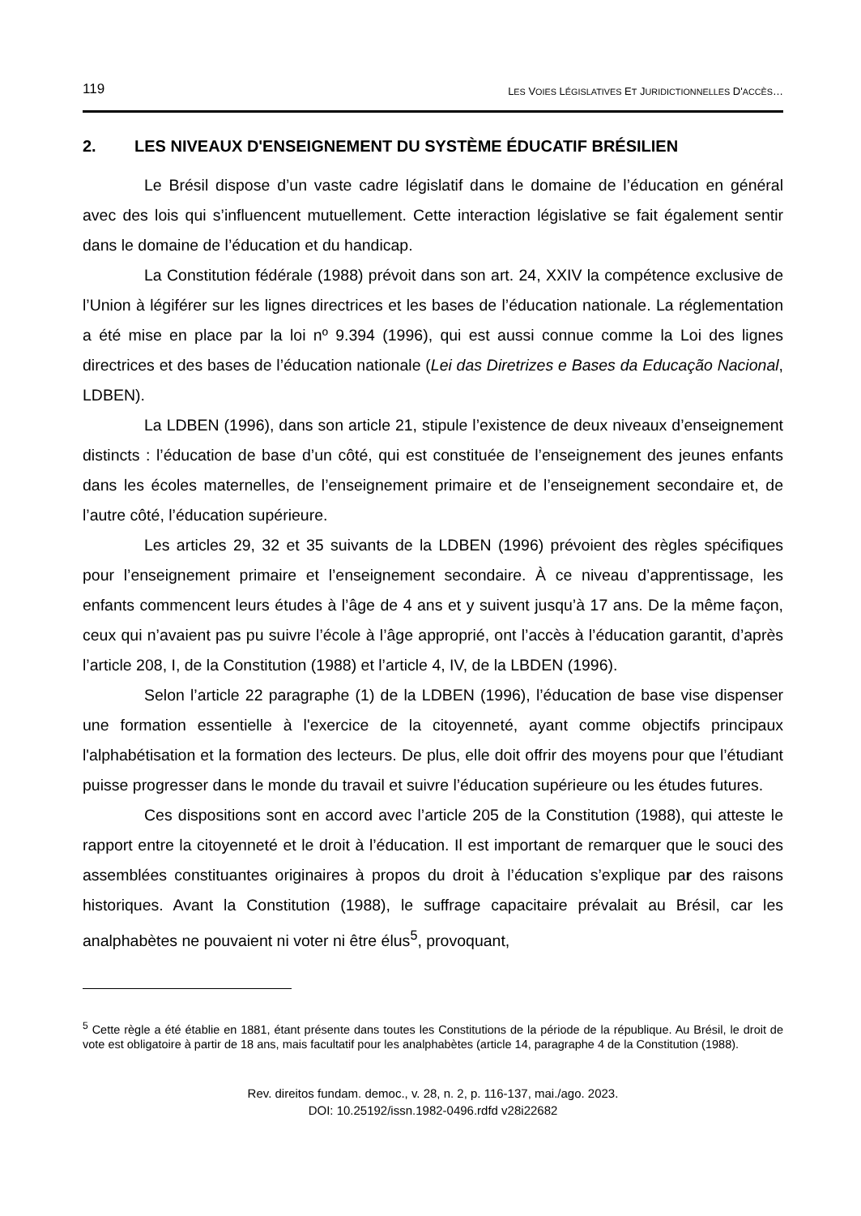119 LES VOIES LÉGISLATIVES ET JURIDICTIONNELLES D'ACCÈS…
2. LES NIVEAUX D'ENSEIGNEMENT DU SYSTÈME ÉDUCATIF BRÉSILIEN
Le Brésil dispose d’un vaste cadre législatif dans le domaine de l’éducation en général avec des lois qui s’influencent mutuellement. Cette interaction législative se fait également sentir dans le domaine de l’éducation et du handicap.
La Constitution fédérale (1988) prévoit dans son art. 24, XXIV la compétence exclusive de l’Union à légiférer sur les lignes directrices et les bases de l’éducation nationale. La réglementation a été mise en place par la loi nº 9.394 (1996), qui est aussi connue comme la Loi des lignes directrices et des bases de l’éducation nationale (Lei das Diretrizes e Bases da Educação Nacional, LDBEN).
La LDBEN (1996), dans son article 21, stipule l’existence de deux niveaux d’enseignement distincts : l’éducation de base d’un côté, qui est constituée de l’enseignement des jeunes enfants dans les écoles maternelles, de l’enseignement primaire et de l’enseignement secondaire et, de l’autre côté, l’éducation supérieure.
Les articles 29, 32 et 35 suivants de la LDBEN (1996) prévoient des règles spécifiques pour l’enseignement primaire et l’enseignement secondaire. À ce niveau d’apprentissage, les enfants commencent leurs études à l’âge de 4 ans et y suivent jusqu’à 17 ans. De la même façon, ceux qui n’avaient pas pu suivre l’école à l’âge approprié, ont l’accès à l’éducation garantit, d’après l’article 208, I, de la Constitution (1988) et l’article 4, IV, de la LBDEN (1996).
Selon l’article 22 paragraphe (1) de la LDBEN (1996), l’éducation de base vise dispenser une formation essentielle à l'exercice de la citoyenneté, ayant comme objectifs principaux l'alphabétisation et la formation des lecteurs. De plus, elle doit offrir des moyens pour que l’étudiant puisse progresser dans le monde du travail et suivre l’éducation supérieure ou les études futures.
Ces dispositions sont en accord avec l’article 205 de la Constitution (1988), qui atteste le rapport entre la citoyenneté et le droit à l’éducation. Il est important de remarquer que le souci des assemblées constituantes originaires à propos du droit à l’éducation s’explique par des raisons historiques. Avant la Constitution (1988), le suffrage capacitaire prévalait au Brésil, car les analphabètes ne pouvaient ni voter ni être élus<sup>5</sup>, provoquant,
<sup>5</sup> Cette règle a été établie en 1881, étant présente dans toutes les Constitutions de la période de la république. Au Brésil, le droit de vote est obligatoire à partir de 18 ans, mais facultatif pour les analphabètes (article 14, paragraphe 4 de la Constitution (1988).
Rev. direitos fundam. democ., v. 28, n. 2, p. 116-137, mai./ago. 2023.
DOI: 10.25192/issn.1982-0496.rdfd v28i22682